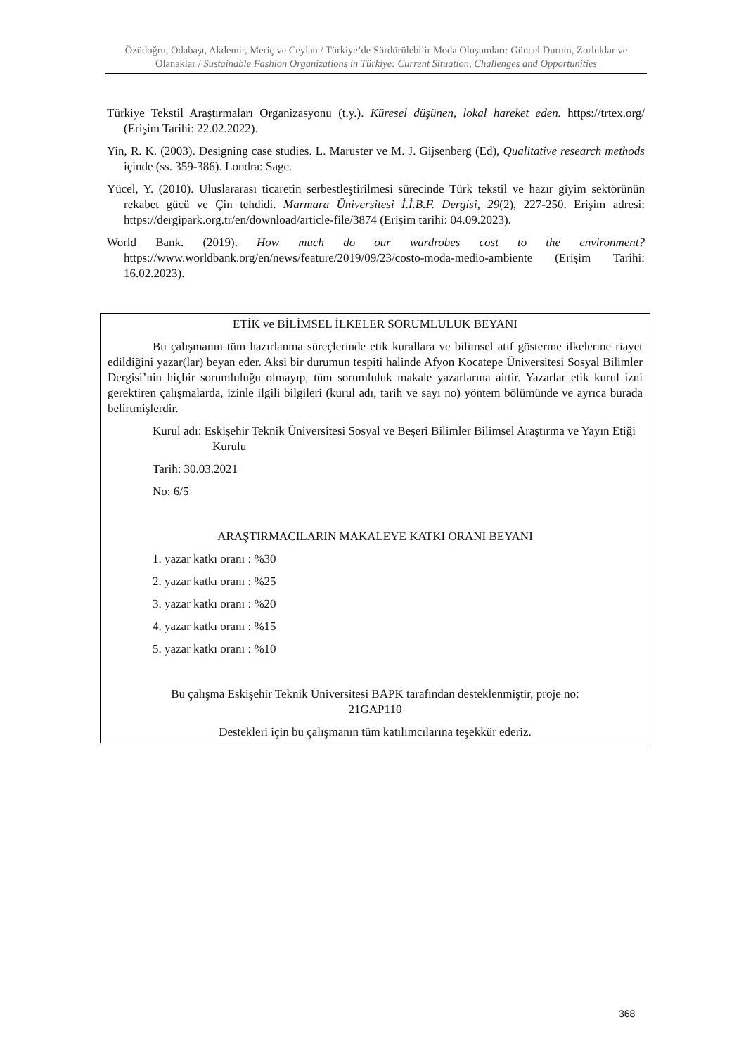Özüdoğru, Odabaşı, Akdemir, Meriç ve Ceylan / Türkiye’de Sürdürülebilir Moda Oluşumları: Güncel Durum, Zorluklar ve Olanaklar / Sustainable Fashion Organizations in Türkiye: Current Situation, Challenges and Opportunities
Türkiye Tekstil Araştırmaları Organizasyonu (t.y.). Küresel düşünen, lokal hareket eden. https://trtex.org/ (Erişim Tarihi: 22.02.2022).
Yin, R. K. (2003). Designing case studies. L. Maruster ve M. J. Gijsenberg (Ed), Qualitative research methods içinde (ss. 359-386). Londra: Sage.
Yücel, Y. (2010). Uluslararası ticaretin serbestleştirilmesi sürecinde Türk tekstil ve hazır giyim sektörünün rekabet gücü ve Çin tehdidi. Marmara Üniversitesi İ.İ.B.F. Dergisi, 29(2), 227-250. Erişim adresi: https://dergipark.org.tr/en/download/article-file/3874 (Erişim tarihi: 04.09.2023).
World Bank. (2019). How much do our wardrobes cost to the environment? https://www.worldbank.org/en/news/feature/2019/09/23/costo-moda-medio-ambiente (Erişim Tarihi: 16.02.2023).
ETİK ve BİLİMSEL İLKELER SORUMLULUK BEYANI
Bu çalışmanın tüm hazırlanma süreçlerinde etik kurallara ve bilimsel atıf gösterme ilkelerine riayet edildiğini yazar(lar) beyan eder. Aksi bir durumun tespiti halinde Afyon Kocatepe Üniversitesi Sosyal Bilimler Dergisi’nin hiçbir sorumluluğu olmayıp, tüm sorumluluk makale yazarlarına aittir. Yazarlar etik kurul izni gerektiren çalışmalarda, izinle ilgili bilgileri (kurul adı, tarih ve sayı no) yöntem bölümünde ve ayrıca burada belirtmişlerdir.
Kurul adı: Eskişehir Teknik Üniversitesi Sosyal ve Beşeri Bilimler Bilimsel Araştırma ve Yayın Etiği Kurulu
Tarih: 30.03.2021
No: 6/5
ARAŞTIRMACILARIN MAKALEYE KATKI ORANI BEYANI
1. yazar katkı oranı : %30
2. yazar katkı oranı : %25
3. yazar katkı oranı : %20
4. yazar katkı oranı : %15
5. yazar katkı oranı : %10
Bu çalışma Eskişehir Teknik Üniversitesi BAPK tarafından desteklenmiştir, proje no:
21GAP110
Destekleri için bu çalışmanın tüm katılımcılarına teşekkür ederiz.
368